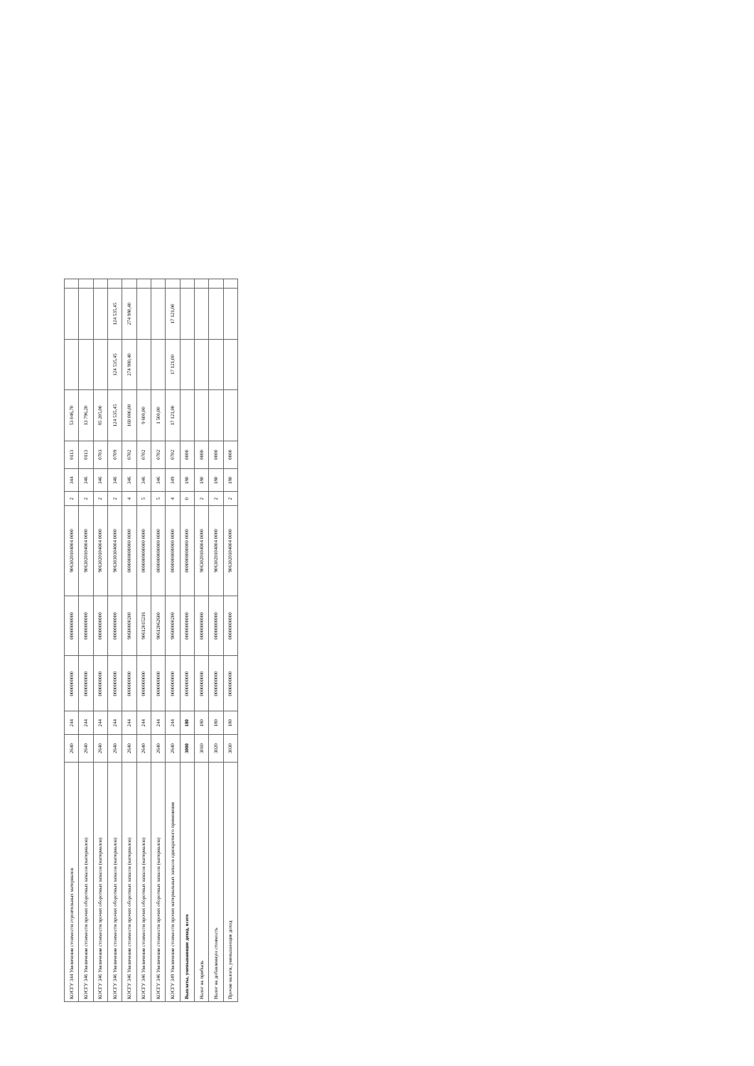| КОСГУ 344 Увеличение стоимости строительных материалов | 2640 | 244 | 0000000000 | 00000000000 | 9063020104004 0000 | 2 | 344 | 0113 | 53 046,70 | | | |
| КОСГУ 346 Увеличение стоимости прочих оборотных запасов (материалов) | 2640 | 244 | 0000000000 | 00000000000 | 9063020104004 0000 | 2 | 346 | 0113 | 13 796,20 | | | |
| КОСГУ 346 Увеличение стоимости прочих оборотных запасов (материалов) | 2640 | 244 | 0000000000 | 00000000000 | 9063020104004 0000 | 2 | 346 | 0703 | 85 205,00 | | | |
| КОСГУ 346 Увеличение стоимости прочих оборотных запасов (материалов) | 2640 | 244 | 0000000000 | 00000000000 | 9063030304004 0000 | 2 | 346 | 0709 | 124 535,45 | 124 535,45 | 124 535,45 | |
| КОСГУ 346 Увеличение стоимости прочих оборотных запасов (материалов) | 2640 | 244 | 0000000000 | 90600000200 | 0000000000000 0000 | 4 | 346 | 0702 | 160 000,00 | 274 980,40 | 274 980,40 | |
| КОСГУ 346 Увеличение стоимости прочих оборотных запасов (материалов) | 2640 | 244 | 0000000000 | 90612015216 | 0000000000000 0000 | 5 | 346 | 0702 | 9 600,00 | | | |
| КОСГУ 346 Увеличение стоимости прочих оборотных запасов (материалов) | 2640 | 244 | 0000000000 | 90612062600 | 0000000000000 0000 | 5 | 346 | 0702 | 1 500,00 | | | |
| КОСГУ 349 Увеличение стоимости прочих материальных запасов однократного применения | 2640 | 244 | 0000000000 | 90600000200 | 0000000000000 0000 | 4 | 349 | 0702 | 17 121,00 | 17 121,00 | 17 121,00 | |
| Выплаты, уменьшающие доход, всего | 3000 | 180 | 0000000000 | 00000000000 | 0000000000000 0000 | 0 | 180 | 0000 | | | | |
| Налог на прибыль | 3010 | 180 | 0000000000 | 00000000000 | 9063020104004 0000 | 2 | 180 | 0000 | | | | |
| Налог на добавленную стоимость | 3020 | 180 | 0000000000 | 00000000000 | 9063020104004 0000 | 2 | 180 | 0000 | | | | |
| Прочие налоги, уменьшающие доход | 3030 | 180 | 0000000000 | 00000000000 | 9063020104004 0000 | 2 | 180 | 0000 | | | | |